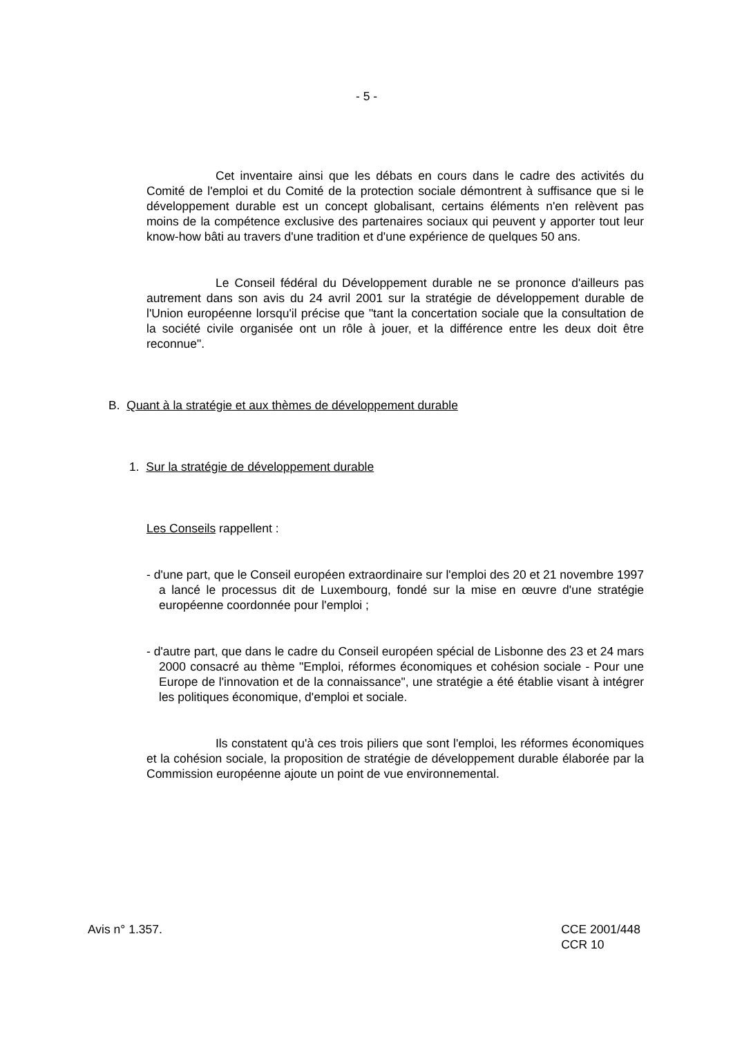- 5 -
Cet inventaire ainsi que les débats en cours dans le cadre des activités du Comité de l'emploi et du Comité de la protection sociale démontrent à suffisance que si le développement durable est un concept globalisant, certains éléments n'en relèvent pas moins de la compétence exclusive des partenaires sociaux qui peuvent y apporter tout leur know-how bâti au travers d'une tradition et d'une expérience de quelques 50 ans.
Le Conseil fédéral du Développement durable ne se prononce d'ailleurs pas autrement dans son avis du 24 avril 2001 sur la stratégie de développement durable de l'Union européenne lorsqu'il précise que "tant la concertation sociale que la consultation de la société civile organisée ont un rôle à jouer, et la différence entre les deux doit être reconnue".
B. Quant à la stratégie et aux thèmes de développement durable
1. Sur la stratégie de développement durable
Les Conseils rappellent :
- d'une part, que le Conseil européen extraordinaire sur l'emploi des 20 et 21 novembre 1997 a lancé le processus dit de Luxembourg, fondé sur la mise en œuvre d'une stratégie européenne coordonnée pour l'emploi ;
- d'autre part, que dans le cadre du Conseil européen spécial de Lisbonne des 23 et 24 mars 2000 consacré au thème "Emploi, réformes économiques et cohésion sociale - Pour une Europe de l'innovation et de la connaissance", une stratégie a été établie visant à intégrer les politiques économique, d'emploi et sociale.
Ils constatent qu'à ces trois piliers que sont l'emploi, les réformes économiques et la cohésion sociale, la proposition de stratégie de développement durable élaborée par la Commission européenne ajoute un point de vue environnemental.
Avis n° 1.357. CCE 2001/448
CCR 10